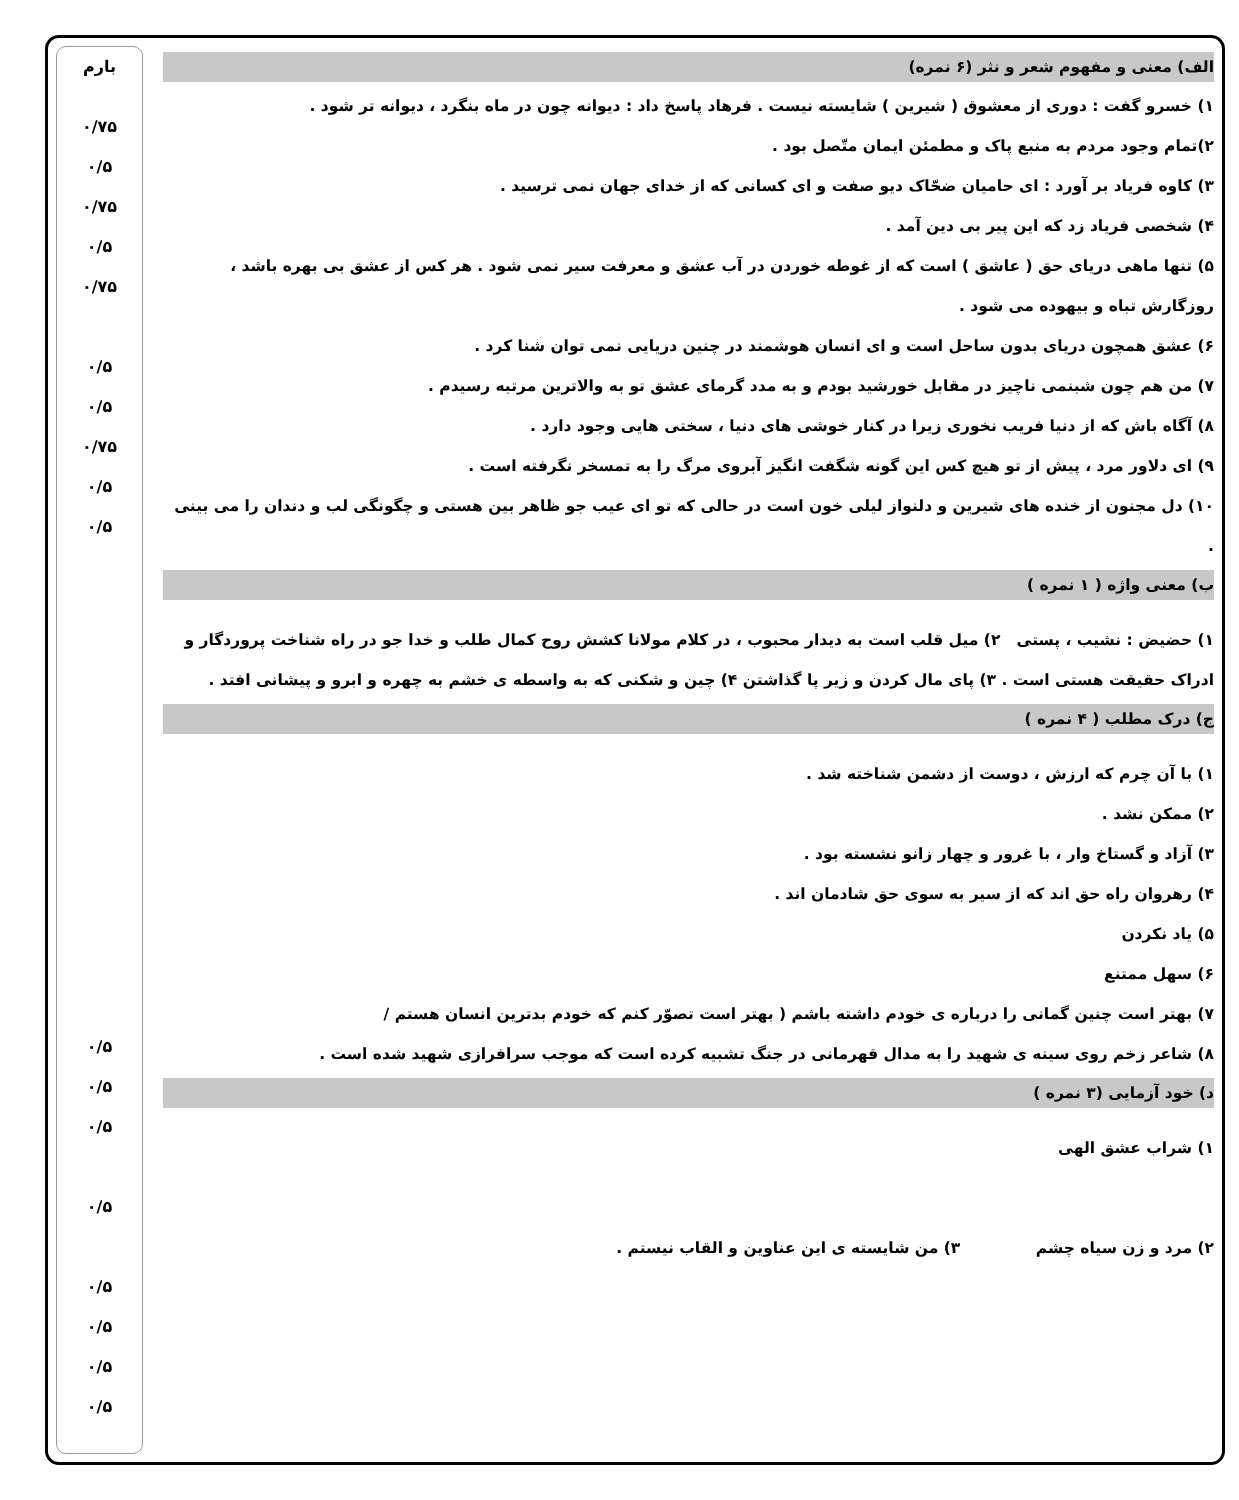الف) معنی و مفهوم شعر و نثر (۶ نمره)
۱) خسرو گفت : دوری از معشوق ( شیرین ) شایسته نیست . فرهاد پاسخ داد : دیوانه چون در ماه بنگرد ، دیوانه تر شود .
۲)تمام وجود مردم به منبع پاک و مطمئن ایمان متّصل بود .
۳) کاوه فریاد بر آورد : ای حامیان ضحّاک دیو صفت و ای کسانی که از خدای جهان نمی ترسید .
۴) شخصی فریاد زد که این پیر بی دین آمد .
۵) تنها ماهی دریای حق ( عاشق ) است که از غوطه خوردن در آب عشق و معرفت سیر نمی شود . هر کس از عشق بی بهره باشد ، روزگارش تباه و بیهوده می شود .
۶) عشق همچون دریای بدون ساحل است و ای انسان هوشمند در چنین دریایی نمی توان شنا کرد .
۷) من هم چون شبنمی ناچیز در مقابل خورشید بودم و به مدد گرمای عشق تو به والاترین مرتبه رسیدم .
۸) آگاه باش که از دنیا فریب نخوری زیرا در کنار خوشی های دنیا ، سختی هایی وجود دارد .
۹) ای دلاور مرد ، پیش از تو هیچ کس این گونه شگفت انگیز آبروی مرگ را به تمسخر نگرفته است .
۱۰) دل مجنون از خنده های شیرین و دلنواز لیلی خون است در حالی که تو ای عیب جو ظاهر بین هستی و چگونگی لب و دندان را می بینی .
ب) معنی واژه ( ۱ نمره )
۱) حضیض : نشیب ، پستی ۲) میل قلب است به دیدار محبوب ، در کلام مولانا کشش روح کمال طلب و خدا جو در راه شناخت پروردگار و ادراک حقیقت هستی است . ۳) پای مال کردن و زیر پا گذاشتن ۴) چین و شکنی که به واسطه ی خشم به چهره و ابرو و پیشانی افتد .
ج) درک مطلب ( ۴ نمره )
۱) با آن چرم که ارزش ، دوست از دشمن شناخته شد .
۲) ممکن نشد .
۳) آزاد و گستاخ وار ، با غرور و چهار زانو نشسته بود .
۴) رهروان راه حق اند که از سیر به سوی حق شادمان اند .
۵) یاد نکردن
۶) سهل ممتنع
۷) بهتر است چنین گمانی را درباره ی خودم داشته باشم ( بهتر است تصوّر کنم که خودم بدترین انسان هستم /
۸) شاعر زخم روی سینه ی شهید را به مدال قهرمانی در جنگ تشبیه کرده است که موجب سرافرازی شهید شده است .
د) خود آزمایی (۳ نمره )
۱) شراب عشق الهی
۲) مرد و زن سیاه چشم ۳) من شایسته ی این عناوین و القاب نیستم .
بارم
۰/۷۵
۰/۵
۰/۷۵
۰/۵
۰/۷۵
۰/۵
۰/۵
۰/۷۵
۰/۵
۰/۵
۰/۵
۰/۵
۰/۵
۰/۵
۰/۵
۰/۵
۰/۵
۰/۵